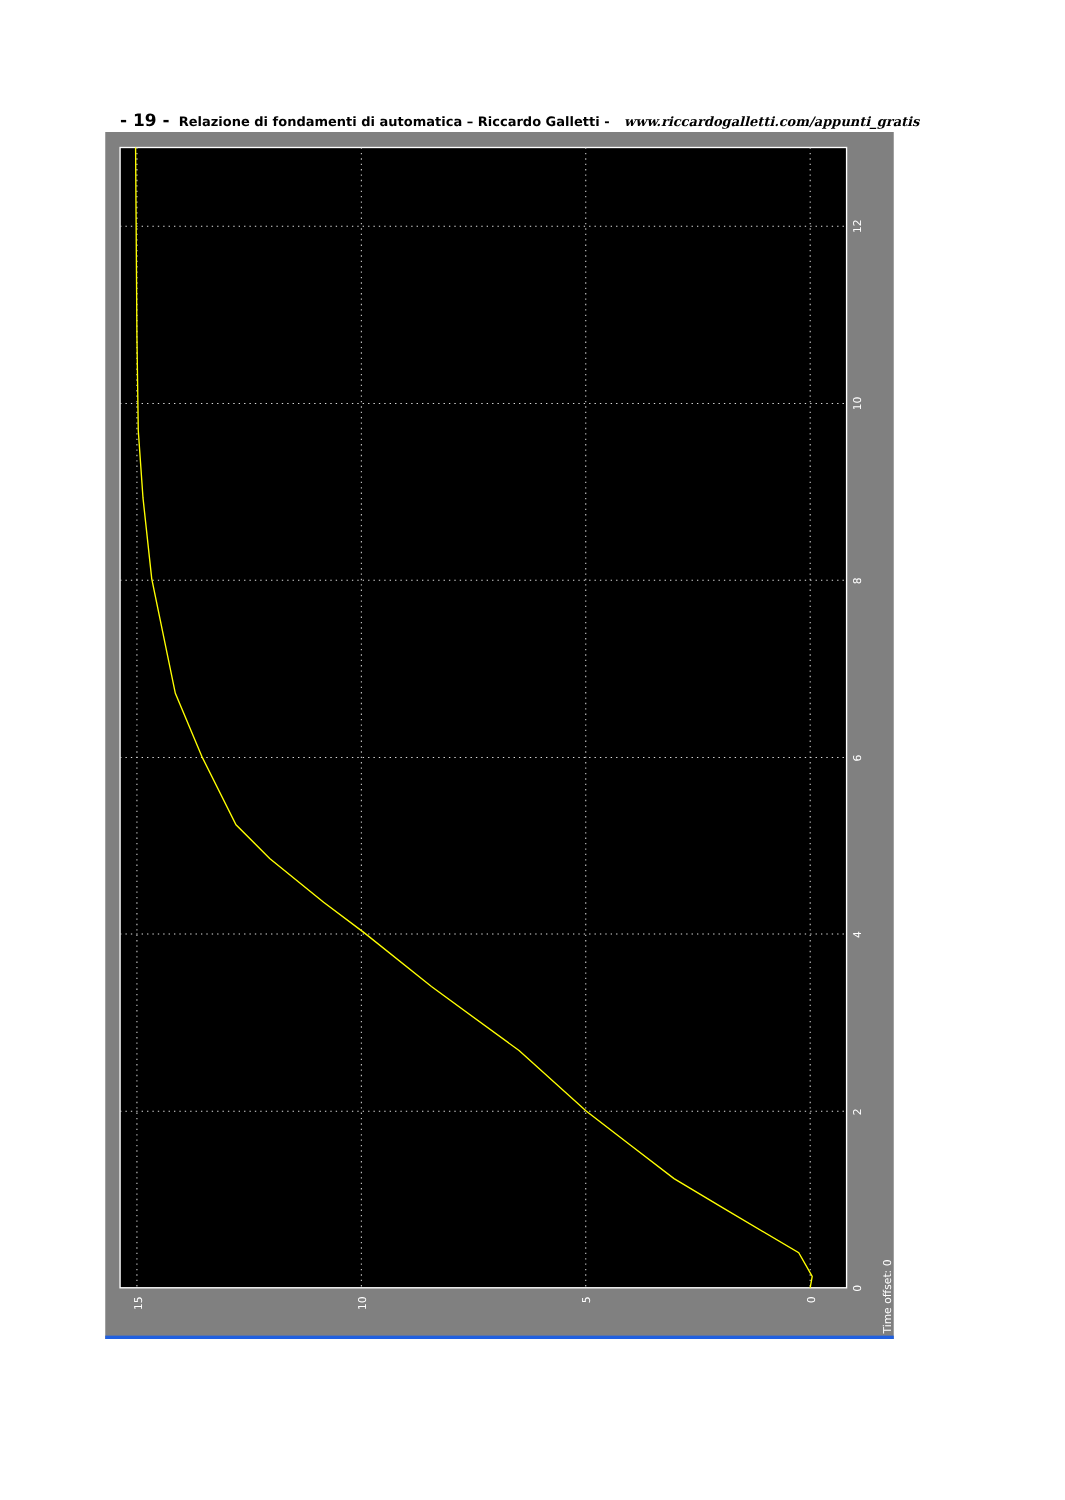- 19 - Relazione di fondamenti di automatica – Riccardo Galletti - www.riccardogalletti.com/appunti_gratis
15
10
5
0
0
2
4
6
8
10
12
Time offset: 0